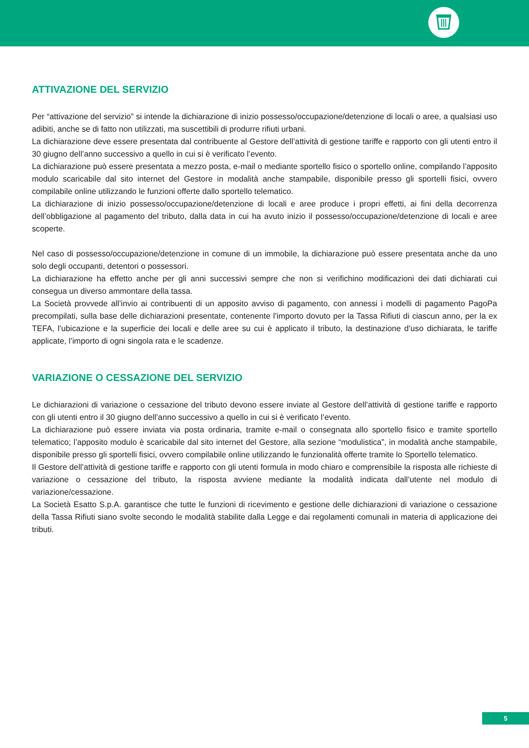ATTIVAZIONE DEL SERVIZIO
Per “attivazione del servizio” si intende la dichiarazione di inizio possesso/occupazione/detenzione di locali o aree, a qualsiasi uso adibiti, anche se di fatto non utilizzati, ma suscettibili di produrre rifiuti urbani.
La dichiarazione deve essere presentata dal contribuente al Gestore dell’attività di gestione tariffe e rapporto con gli utenti entro il 30 giugno dell’anno successivo a quello in cui si è verificato l’evento.
La dichiarazione può essere presentata a mezzo posta, e-mail o mediante sportello fisico o sportello online, compilando l’apposito modulo scaricabile dal sito internet del Gestore in modalità anche stampabile, disponibile presso gli sportelli fisici, ovvero compilabile online utilizzando le funzioni offerte dallo sportello telematico.
La dichiarazione di inizio possesso/occupazione/detenzione di locali e aree produce i propri effetti, ai fini della decorrenza dell’obbligazione al pagamento del tributo, dalla data in cui ha avuto inizio il possesso/occupazione/detenzione di locali e aree scoperte.
Nel caso di possesso/occupazione/detenzione in comune di un immobile, la dichiarazione può essere presentata anche da uno solo degli occupanti, detentori o possessori.
La dichiarazione ha effetto anche per gli anni successivi sempre che non si verifichino modificazioni dei dati dichiarati cui consegua un diverso ammontare della tassa.
La Società provvede all’invio ai contribuenti di un apposito avviso di pagamento, con annessi i modelli di pagamento PagoPa precompilati, sulla base delle dichiarazioni presentate, contenente l’importo dovuto per la Tassa Rifiuti di ciascun anno, per la ex TEFA, l’ubicazione e la superficie dei locali e delle aree su cui è applicato il tributo, la destinazione d’uso dichiarata, le tariffe applicate, l’importo di ogni singola rata e le scadenze.
VARIAZIONE O CESSAZIONE DEL SERVIZIO
Le dichiarazioni di variazione o cessazione del tributo devono essere inviate al Gestore dell’attività di gestione tariffe e rapporto con gli utenti entro il 30 giugno dell’anno successivo a quello in cui si è verificato l’evento.
La dichiarazione può essere inviata via posta ordinaria, tramite e-mail o consegnata allo sportello fisico e tramite sportello telematico; l’apposito modulo è scaricabile dal sito internet del Gestore, alla sezione “modulistica”, in modalità anche stampabile, disponibile presso gli sportelli fisici, ovvero compilabile online utilizzando le funzionalità offerte tramite lo Sportello telematico.
Il Gestore dell’attività di gestione tariffe e rapporto con gli utenti formula in modo chiaro e comprensibile la risposta alle richieste di variazione o cessazione del tributo, la risposta avviene mediante la modalità indicata dall’utente nel modulo di variazione/cessazione.
La Società Esatto S.p.A. garantisce che tutte le funzioni di ricevimento e gestione delle dichiarazioni di variazione o cessazione della Tassa Rifiuti siano svolte secondo le modalità stabilite dalla Legge e dai regolamenti comunali in materia di applicazione dei tributi.
5